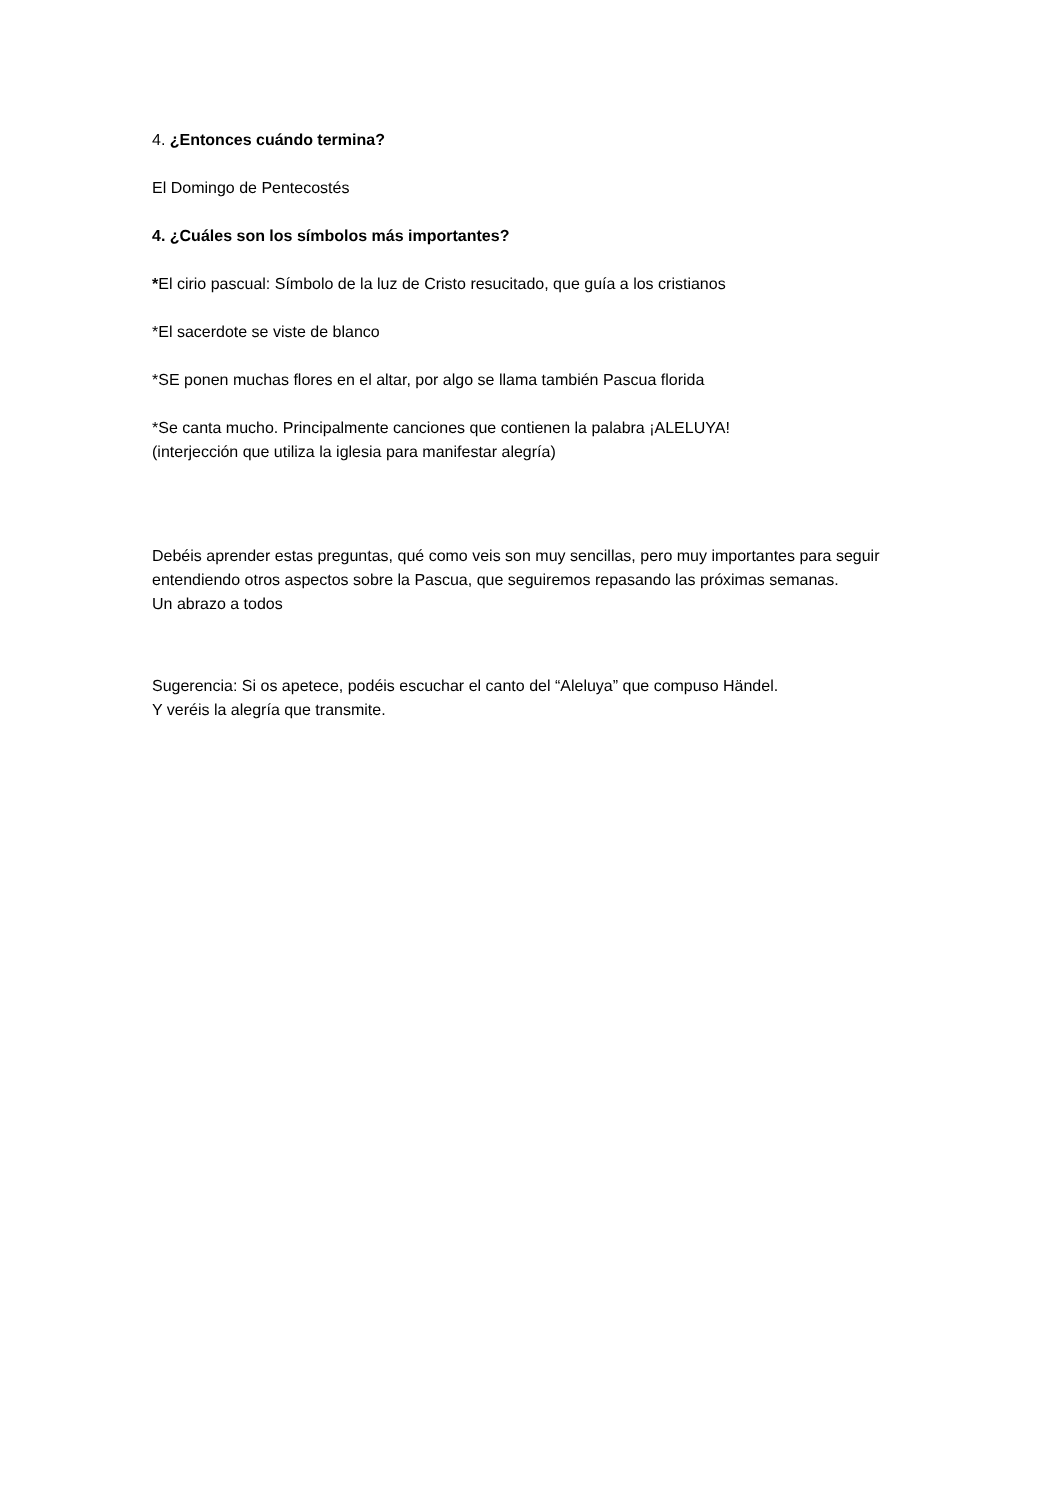4. ¿Entonces cuándo termina?
El Domingo de Pentecostés
4. ¿Cuáles son los símbolos más importantes?
*El cirio pascual: Símbolo de la luz de Cristo resucitado, que guía a los cristianos
*El sacerdote se viste de blanco
*SE ponen muchas flores en el altar, por algo se llama también Pascua florida
*Se canta mucho. Principalmente canciones que contienen la palabra ¡ALELUYA!
(interjección que utiliza la iglesia para manifestar alegría)
Debéis aprender estas preguntas, qué como veis son muy sencillas, pero muy importantes para seguir entendiendo otros aspectos sobre la Pascua, que seguiremos repasando las próximas semanas.
Un abrazo a todos
Sugerencia: Si os apetece, podéis escuchar el canto del “Aleluya” que compuso Händel.
Y veréis la alegría que transmite.